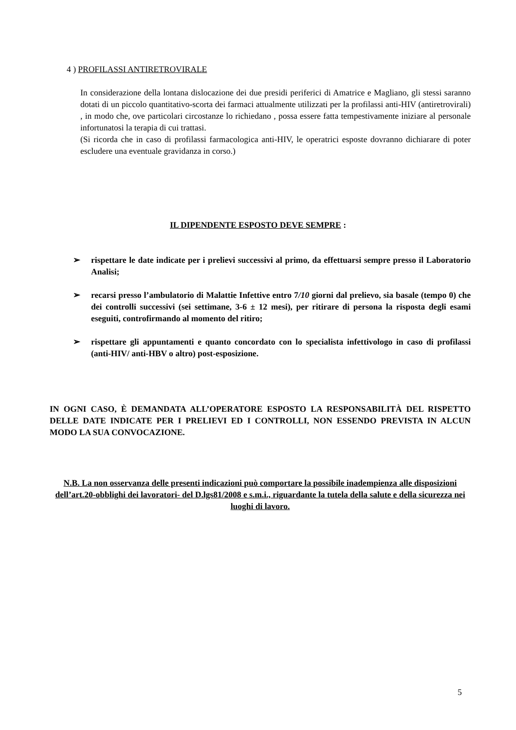4 ) PROFILASSI ANTIRETROVIRALE
In considerazione della lontana dislocazione dei due presidi periferici di Amatrice e Magliano, gli stessi saranno dotati di un piccolo quantitativo-scorta dei farmaci attualmente utilizzati per la profilassi anti-HIV (antiretrovirali) , in modo che, ove particolari circostanze lo richiedano , possa essere fatta tempestivamente iniziare al personale infortunatosi la terapia di cui trattasi.
(Si ricorda che in caso di profilassi farmacologica anti-HIV, le operatrici esposte dovranno dichiarare di poter escludere una eventuale gravidanza in corso.)
IL DIPENDENTE ESPOSTO DEVE SEMPRE :
➢ rispettare le date indicate per i prelievi successivi al primo, da effettuarsi sempre presso il Laboratorio Analisi;
➢ recarsi presso l’ambulatorio di Malattie Infettive entro 7/10 giorni dal prelievo, sia basale (tempo 0) che dei controlli successivi (sei settimane, 3-6 ± 12 mesi), per ritirare di persona la risposta degli esami eseguiti, controfirmando al momento del ritiro;
➢ rispettare gli appuntamenti e quanto concordato con lo specialista infettivologo in caso di profilassi (anti-HIV/ anti-HBV o altro) post-esposizione.
IN OGNI CASO, È DEMANDATA ALL’OPERATORE ESPOSTO LA RESPONSABILITÀ DEL RISPETTO DELLE DATE INDICATE PER I PRELIEVI ED I CONTROLLI, NON ESSENDO PREVISTA IN ALCUN MODO LA SUA CONVOCAZIONE.
N.B. La non osservanza delle presenti indicazioni può comportare la possibile inadempienza alle disposizioni dell’art.20-obblighi dei lavoratori- del D.lgs81/2008 e s.m.i., riguardante la tutela della salute e della sicurezza nei luoghi di lavoro.
5